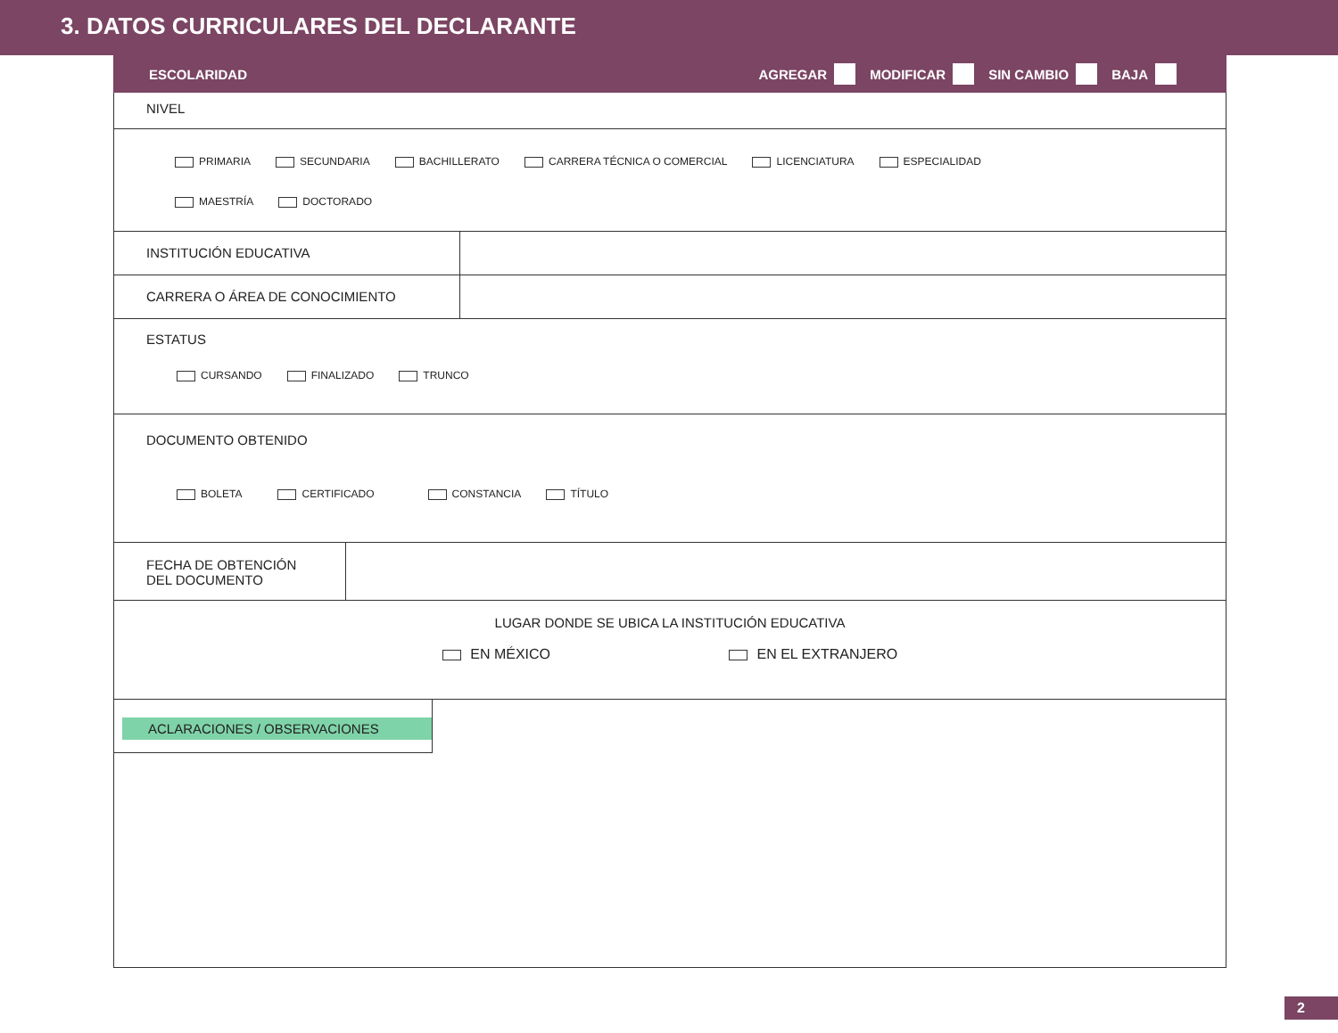3. DATOS CURRICULARES DEL DECLARANTE
ESCOLARIDAD AGREGAR MODIFICAR SIN CAMBIO BAJA
NIVEL
PRIMARIA SECUNDARIA BACHILLERATO CARRERA TÉCNICA O COMERCIAL LICENCIATURA ESPECIALIDAD
MAESTRÍA DOCTORADO
INSTITUCIÓN EDUCATIVA
CARRERA O ÁREA DE CONOCIMIENTO
ESTATUS
CURSANDO FINALIZADO TRUNCO
DOCUMENTO OBTENIDO
BOLETA CERTIFICADO CONSTANCIA TÍTULO
FECHA DE OBTENCIÓN
DEL DOCUMENTO
LUGAR DONDE SE UBICA LA INSTITUCIÓN EDUCATIVA
EN MÉXICO EN EL EXTRANJERO
ACLARACIONES / OBSERVACIONES
2